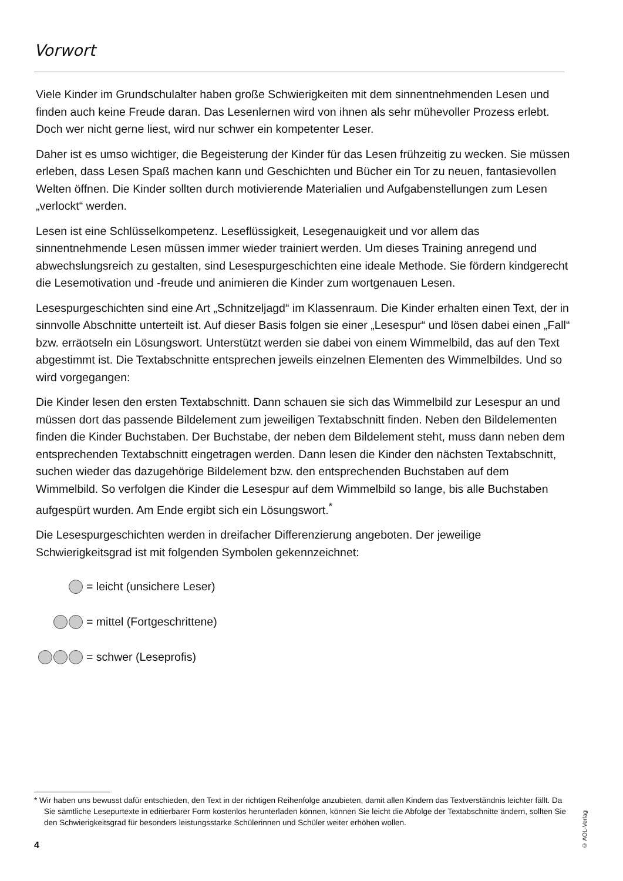Vorwort
Viele Kinder im Grundschulalter haben große Schwierigkeiten mit dem sinnentnehmenden Lesen und finden auch keine Freude daran. Das Lesenlernen wird von ihnen als sehr mühevoller Prozess erlebt. Doch wer nicht gerne liest, wird nur schwer ein kompetenter Leser.
Daher ist es umso wichtiger, die Begeisterung der Kinder für das Lesen frühzeitig zu wecken. Sie müssen erleben, dass Lesen Spaß machen kann und Geschichten und Bücher ein Tor zu neuen, fantasievollen Welten öffnen. Die Kinder sollten durch motivierende Materialien und Aufgabenstellungen zum Lesen „verlockt“ werden.
Lesen ist eine Schlüsselkompetenz. Leseflüssigkeit, Lesegenauigkeit und vor allem das sinnentnehmende Lesen müssen immer wieder trainiert werden. Um dieses Training anregend und abwechslungsreich zu gestalten, sind Lesespurgeschichten eine ideale Methode. Sie fördern kindgerecht die Lesemotivation und -freude und animieren die Kinder zum wortgenauen Lesen.
Lesespurgeschichten sind eine Art „Schnitzeljagd“ im Klassenraum. Die Kinder erhalten einen Text, der in sinnvolle Abschnitte unterteilt ist. Auf dieser Basis folgen sie einer „Lesespur“ und lösen dabei einen „Fall“ bzw. erräotseln ein Lösungswort. Unterstützt werden sie dabei von einem Wimmelbild, das auf den Text abgestimmt ist. Die Textabschnitte entsprechen jeweils einzelnen Elementen des Wimmelbildes. Und so wird vorgegangen:
Die Kinder lesen den ersten Textabschnitt. Dann schauen sie sich das Wimmelbild zur Lesespur an und müssen dort das passende Bildelement zum jeweiligen Textabschnitt finden. Neben den Bildelementen finden die Kinder Buchstaben. Der Buchstabe, der neben dem Bildelement steht, muss dann neben dem entsprechenden Textabschnitt eingetragen werden. Dann lesen die Kinder den nächsten Textabschnitt, suchen wieder das dazugehörige Bildelement bzw. den entsprechenden Buchstaben auf dem Wimmelbild. So verfolgen die Kinder die Lesespur auf dem Wimmelbild so lange, bis alle Buchstaben aufgespürt wurden. Am Ende ergibt sich ein Lösungswort.<sup>*</sup>
Die Lesespurgeschichten werden in dreifacher Differenzierung angeboten. Der jeweilige Schwierigkeitsgrad ist mit folgenden Symbolen gekennzeichnet:
= leicht (unsichere Leser)
= mittel (Fortgeschrittene)
= schwer (Leseprofis)
* Wir haben uns bewusst dafür entschieden, den Text in der richtigen Reihenfolge anzubieten, damit allen Kindern das Textverständnis leichter fällt. Da Sie sämtliche Lesepurtexte in editierbarer Form kostenlos herunterladen können, können Sie leicht die Abfolge der Textabschnitte ändern, sollten Sie den Schwierigkeitsgrad für besonders leistungsstarke Schülerinnen und Schüler weiter erhöhen wollen.
© AOL-Verlag
4